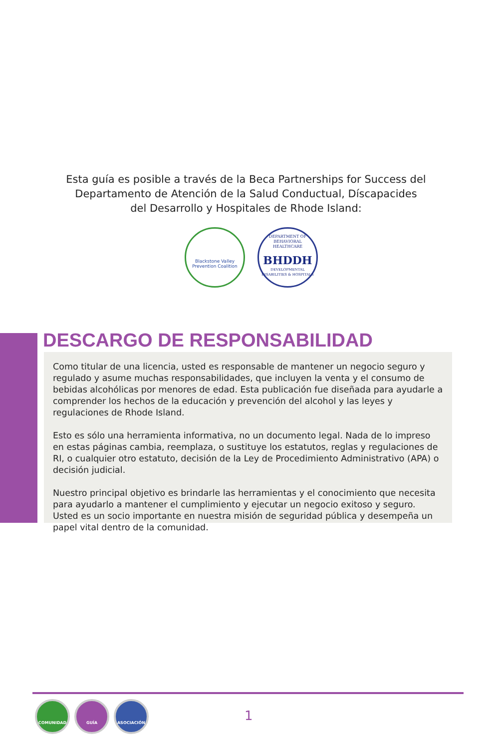Esta guía es posible a través de la Beca Partnerships for Success del
Departamento de Atención de la Salud Conductual, Díscapacides
del Desarrollo y Hospitales de Rhode Island:
Blackstone Valley
Prevention Coalition
DEPARTMENT OF BEHAVIORAL HEALTHCARE
BHDDH
DEVELOPMENTAL DISABILITIES & HOSPITALS
DESCARGO DE RESPONSABILIDAD
Como titular de una licencia, usted es responsable de mantener un negocio seguro y regulado y asume muchas responsabilidades, que incluyen la venta y el consumo de bebidas alcohólicas por menores de edad. Esta publicación fue diseñada para ayudarle a comprender los hechos de la educación y prevención del alcohol y las leyes y regulaciones de Rhode Island.
Esto es sólo una herramienta informativa, no un documento legal. Nada de lo impreso en estas páginas cambia, reemplaza, o sustituye los estatutos, reglas y regulaciones de RI, o cualquier otro estatuto, decisión de la Ley de Procedimiento Administrativo (APA) o decisión judicial.
Nuestro principal objetivo es brindarle las herramientas y el conocimiento que necesita para ayudarlo a mantener el cumplimiento y ejecutar un negocio exitoso y seguro. Usted es un socio importante en nuestra misión de seguridad pública y desempeña un papel vital dentro de la comunidad.
COMUNIDAD GUÍA ASOCIACIÓN
1